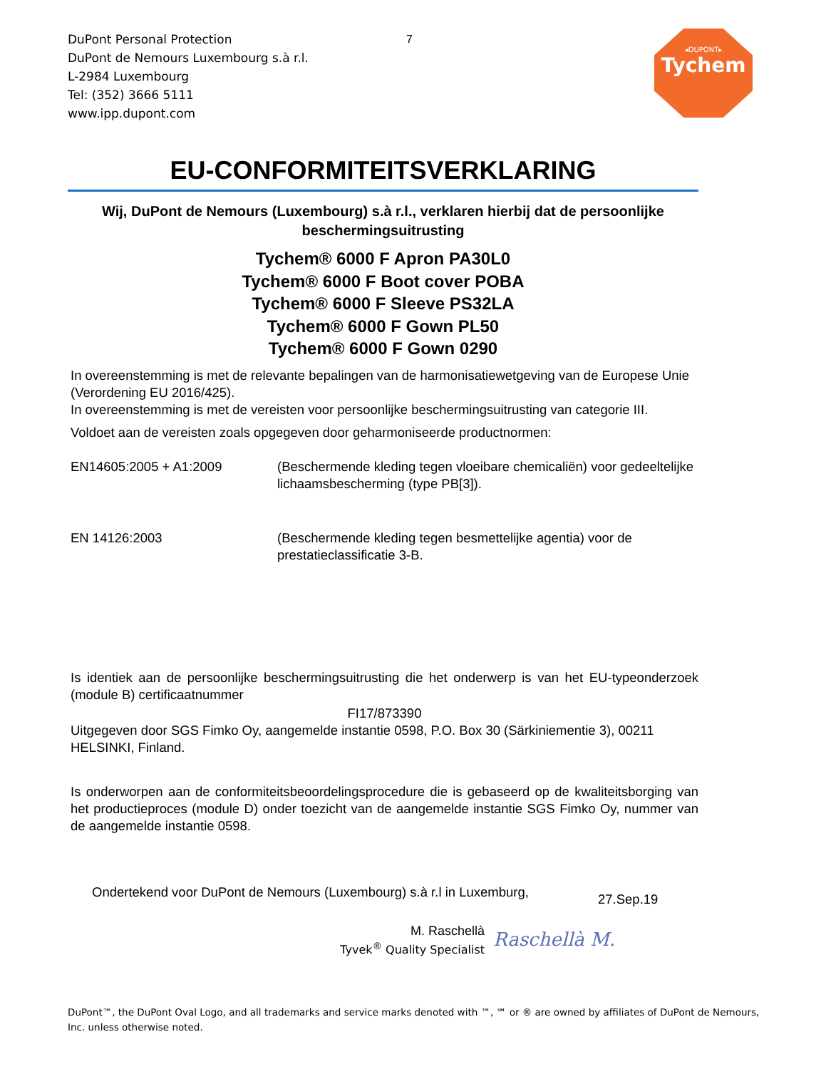DuPont Personal Protection
DuPont de Nemours Luxembourg s.à r.l.
L-2984 Luxembourg
Tel: (352) 3666 5111
www.ipp.dupont.com
7
◂DUPONT▸
Tychem
EU-CONFORMITEITSVERKLARING
Wij, DuPont de Nemours (Luxembourg) s.à r.l., verklaren hierbij dat de persoonlijke beschermingsuitrusting
Tychem® 6000 F Apron PA30L0
Tychem® 6000 F Boot cover POBA
Tychem® 6000 F Sleeve PS32LA
Tychem® 6000 F Gown PL50
Tychem® 6000 F Gown 0290
In overeenstemming is met de relevante bepalingen van de harmonisatiewetgeving van de Europese Unie (Verordening EU 2016/425).
In overeenstemming is met de vereisten voor persoonlijke beschermingsuitrusting van categorie III.
Voldoet aan de vereisten zoals opgegeven door geharmoniseerde productnormen:
EN14605:2005 + A1:2009 (Beschermende kleding tegen vloeibare chemicaliën) voor gedeeltelijke lichaamsbescherming (type PB[3]).
EN 14126:2003 (Beschermende kleding tegen besmettelijke agentia) voor de prestatieclassificatie 3-B.
Is identiek aan de persoonlijke beschermingsuitrusting die het onderwerp is van het EU-typeonderzoek (module B) certificaatnummer
FI17/873390
Uitgegeven door SGS Fimko Oy, aangemelde instantie 0598, P.O. Box 30 (Särkiniementie 3), 00211 HELSINKI, Finland.
Is onderworpen aan de conformiteitsbeoordelingsprocedure die is gebaseerd op de kwaliteitsborging van het productieproces (module D) onder toezicht van de aangemelde instantie SGS Fimko Oy, nummer van de aangemelde instantie 0598.
Ondertekend voor DuPont de Nemours (Luxembourg) s.à r.l in Luxemburg,
27.Sep.19
M. Raschellà
Tyvek<sup>®</sup> Quality Specialist
Raschellà M.
DuPont™, the DuPont Oval Logo, and all trademarks and service marks denoted with ™, ℠ or ® are owned by affiliates of DuPont de Nemours, Inc. unless otherwise noted.